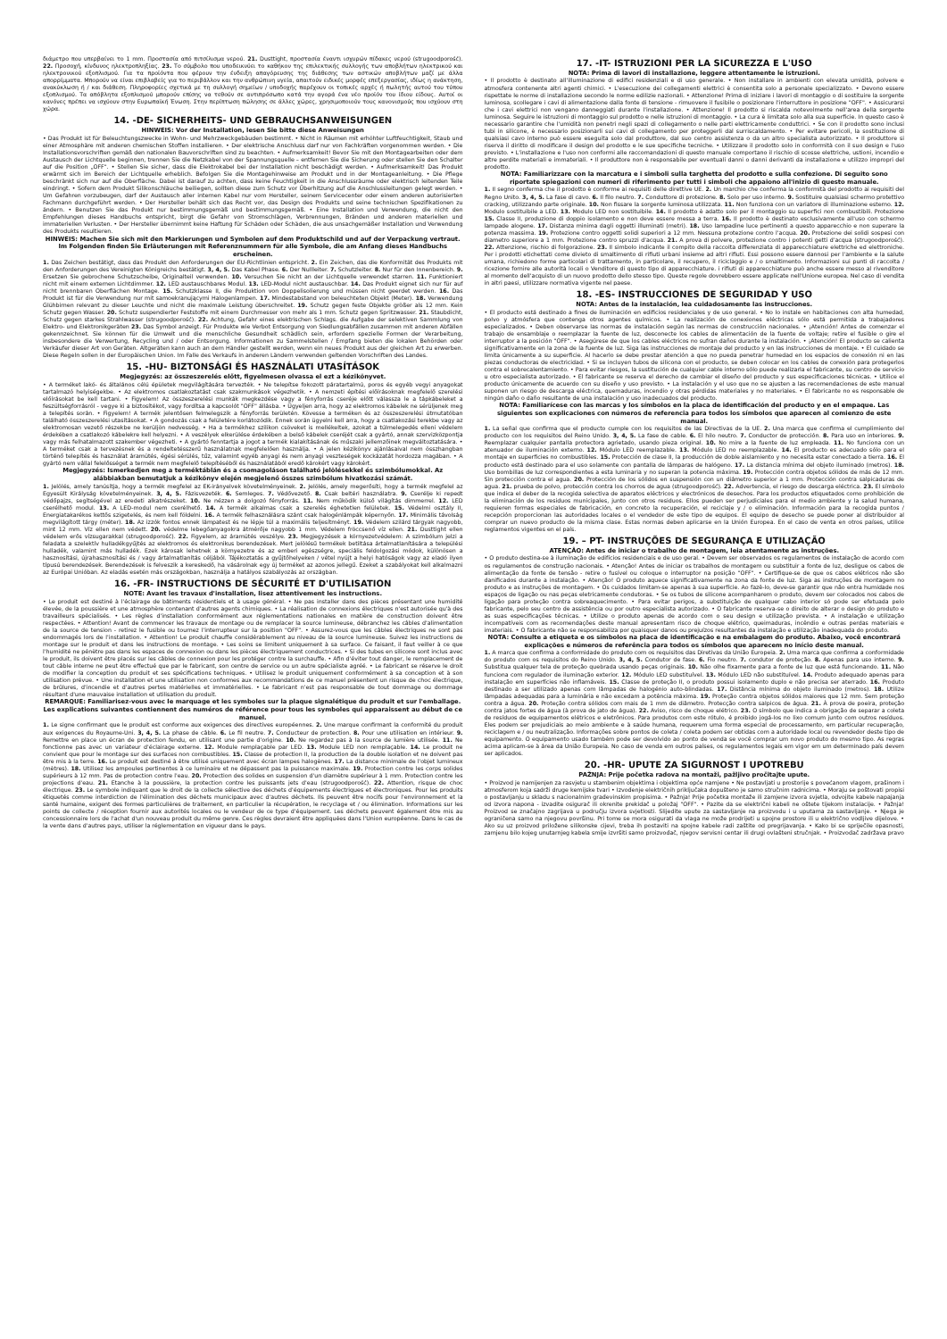διάμετρο που υπερβαίνει το 1 mm. Προστασία από πιτσίλισμα νερού. 21. Dusttight, προστασία έναντι ισχυρών πίδακες νερού (strugoodporość). 22. Προσοχή, κίνδυνος ηλεκτροπληξίας. 23. Το σύμβολο που υποδεικνύει το καθήκον της επιλεκτικής συλλογής των αποβλήτων ηλεκτρικού και ηλεκτρονικού εξοπλισμού. Για τα προϊόντα που φέρουν την ένδειξη απαγόρευσης της διάθεσης των αστικών αποβλήτων μαζί με άλλα απορρίμματα. Μπορούν να είναι επιβλαβείς για το περιβάλλον και την ανθρώπινη υγεία, απαιτούν ειδικές μορφές επεξεργασίας, ιδίως η ανάκτηση, ανακύκλωση ή / και διάθεση. Πληροφορίες σχετικά με τη συλλογή σημείων / υποδοχής παρέχουν οι τοπικές αρχές ή πωλητής αυτού του τύπου εξοπλισμού. Τα απόβλητα εξοπλισμού μπορούν επίσης να τεθούν σε αντιπρόσωπο κατά την αγορά ένα νέο προϊόν του ίδιου είδους. Αυτοί οι κανόνες πρέπει να ισχύουν στην Ευρωπαϊκή Ένωση. Στην περίπτωση πώλησης σε άλλες χώρες, χρησιμοποιούν τους κανονισμούς που ισχύουν στη χώρα.
14. -DE- SICHERHEITS- UND GEBRAUCHSANWEISUNGEN
HINWEIS: Vor der Installation, lesen Sie bitte diese Anweisungen
• Das Produkt ist für Beleuchtungszwecke in Wohn- und Mehrzweckgebäuden bestimmt. • Nicht in Räumen mit erhöhter Luftfeuchtigkeit, Staub und einer Atmosphäre mit anderen chemischen Stoffen installieren. • Der elektrische Anschluss darf nur von Fachkräften vorgenommen werden. • Die Installationsvorschriften gemäß den nationalen Bauvorschriften sind zu beachten. • Aufmerksamkeit! Bevor Sie mit den Montagearbeiten oder dem Austausch der Lichtquelle beginnen, trennen Sie die Netzkabel von der Spannungsquelle – entfernen Sie die Sicherung oder stellen Sie den Schalter auf die Position „OFF". • Stellen Sie sicher, dass die Elektrokabel bei der Installation nicht beschädigt werden. • Aufmerksamkeit! Das Produkt erwärmt sich im Bereich der Lichtquelle erheblich. Befolgen Sie die Montagehinweise am Produkt und in der Montageanleitung. • Die Pflege beschränkt sich nur auf die Oberfläche. Dabei ist darauf zu achten, dass keine Feuchtigkeit in die Anschlussräume oder elektrisch leitenden Teile eindringt. • Sofern dem Produkt Silikonschläuche beiliegen, sollten diese zum Schutz vor Überhitzung auf die Anschlussleitungen gelegt werden. • Um Gefahren vorzubeugen, darf der Austausch aller internen Kabel nur vom Hersteller, seinem Servicecenter oder einem anderen autorisierten Fachmann durchgeführt werden. • Der Hersteller behält sich das Recht vor, das Design des Produkts und seine technischen Spezifikationen zu ändern. • Benutzen Sie das Produkt nur bestimmungsgemäß und bestimmungsgemäß. • Eine Installation und Verwendung, die nicht den Empfehlungen dieses Handbuchs entspricht, birgt die Gefahr von Stromschlägen, Verbrennungen, Bränden und anderen materiellen und immateriellen Verlusten. • Der Hersteller übernimmt keine Haftung für Schäden oder Schäden, die aus unsachgemäßer Installation und Verwendung des Produkts resultieren.
HINWEIS: Machen Sie sich mit den Markierungen und Symbolen auf dem Produktschild und auf der Verpackung vertraut. Im Folgenden finden Sie Erläuterungen mit Referenznummern für alle Symbole, die am Anfang dieses Handbuchs erscheinen.
1. Das Zeichen bestätigt, dass das Produkt den Anforderungen der EU-Richtlinien entspricht. 2. Ein Zeichen, das die Konformität des Produkts mit den Anforderungen des Vereinigten Königreichs bestätigt. 3, 4, 5. Das Kabel Phase. 6. Der Nullleiter. 7. Schutzleiter. 8. Nur für den Innenbereich. 9. Ersetzen Sie gebrochene Schutzscheibe, Originalteil verwenden. 10. Versuchen Sie nicht an der Lichtquelle verwendet starren. 11. Funktioniert nicht mit einem externen Lichtdimmer. 12. LED austauschbares Modul. 13. LED-Modul nicht austauschbar. 14. Das Produkt eignet sich nur für auf nicht brennbaren Oberflächen Montage. 15. Schutzklasse II, die Produktion von Doppelisolierung und müssen nicht geerdet werden. 16. Das Produkt ist für die Verwendung nur mit samoekranującymi Halogenlampen. 17. Mindestabstand von beleuchteten Objekt (Meter). 18. Verwendung Glühbirnen relevant zu dieser Leuchte und nicht die maximale Leistung überschreitet. 19. Schutz gegen feste Objekte größer als 12 mm. Kein Schutz gegen Wasser. 20. Schutz suspendierter Feststoffe mit einem Durchmesser von mehr als 1 mm. Schutz gegen Spritzwasser. 21. Staubdicht, Schutz gegen starkes Strahlwasser (strugoodporość). 22. Achtung, Gefahr eines elektrischen Schlags. die Aufgabe der selektiven Sammlung von Elektro- und Elektronikgeräten 23. Das Symbol anzeigt. Für Produkte wie Verbot Entsorgung von Siedlungsabfällen zusammen mit anderen Abfällen gekennzeichnet. Sie können für die Umwelt und die menschliche Gesundheit schädlich sein, erfordern spezielle Formen der Verarbeitung, insbesondere die Verwertung, Recycling und / oder Entsorgung. Informationen zu Sammelstellen / Empfang bieten die lokalen Behörden oder Verkäufer dieser Art von Geräten. Altgeräten kann auch an dem Händler gestellt werden, wenn ein neues Produkt aus der gleichen Art zu erwerben. Diese Regeln sollen in der Europäischen Union. Im Falle des Verkaufs in anderen Ländern verwenden geltenden Vorschriften des Landes.
15. -HU- BIZTONSÁGI ÉS HASZNÁLATI UTASÍTÁSOK
Megjegyzés: az összeszerelés előtt, figyelmesen olvassa el ezt a kézikönyvet.
• A terméket lakó- és általános célú épületek megvilágítására tervezték. • Ne telepítse fokozott páratartalmú, poros és egyéb vegyi anyagokat tartalmazó helyiségekbe. • Az elektromos csatlakoztatást csak szakmunkások végezhetik. • A nemzeti építési előírásoknak megfelelő szerelési előírásokat be kell tartani. • Figyelem! Az összeszerelési munkák megkezdése vagy a fényforrás cseréje előtt válassza le a tápkábeleket a feszültségforrásról - vegye ki a biztosítékot, vagy fordítsa a kapcsolót "OFF" állásba. • Ügyeljen arra, hogy az elektromos kábelek ne sérüljenek meg a telepítés során. • Figyelem! A termék jelentősen felmelegszik a fényforrás területén. Kövesse a terméken és az összeszerelési útmutatóban található összeszerelési utasításokat. • A gondozás csak a felületére korlátozódik. Ennek során ügyelni kell arra, hogy a csatlakozási terekbe vagy az elektromosan vezető részekbe ne kerüljön nedvesség. • Ha a termékhez szilikon csöveket is mellékeltek, azokat a túlmelegedés elleni védelem érdekében a csatlakozó kábelekre kell helyezni. • A veszélyek elkerülése érdekében a belső kábelek cseréjét csak a gyártó, annak szervizközpontja vagy más felhatalmazott szakember végezheti. • A gyártó fenntartja a jogot a termék kialakításának és műszaki jellemzőinek megváltoztatására. • A terméket csak a tervezésnek és a rendeltetésszerű használatnak megfelelően használja. • A jelen kézikönyv ajánlásaival nem összhangban történő telepítés és használat áramütés, égési sérülés, tűz, valamint egyéb anyagi és nem anyagi veszteségek kockázatát hordozza magában. • A gyártó nem vállal felelősséget a termék nem megfelelő telepítéséből és használatából eredő károkért vagy károkért.
Megjegyzés: Ismerkedjen meg a terméktáblán és a csomagoláson található jelölésekkel és szimbólumokkal. Az alábbiakban bemutatjuk a kézikönyv elején megjelenő összes szimbólum hivatkozási számát.
1. Jelölés, amely tanúsítja, hogy a termék megfelel az EK-irányelvek követelményeinek. 2. Jelölés, amely megerősíti, hogy a termék megfelel az Egyesült Királyság követelményeinek. 3, 4, 5. Fázisvezeték. 6. Semleges. 7. Védővezető. 8. Csak beltéri használatra. 9. Cserélje ki repedt védőpajzs, segítségével az eredeti alkatrészeket. 10. Ne nézzen a dolgozó fényforrás. 11. Nem működik külső világítás dimmerrel. 12. LED cserélhető modul. 13. A LED-modul nem cserélhető. 14. A termék alkalmas csak a szerelés éghetetlen felületek. 15. Védelmi osztály II, Energiatakarékos kettős szigetelés, és nem kell földelni. 16. A termék felhasználásra szánt csak halogénlámpák képernyőn. 17. Minimális távolság megvilágított tárgy (méter). 18. Az izzók fontos ennek lámpatest és ne lépje túl a maximális teljesítményt. 19. Védelem szilárd tárgyak nagyobb, mint 12 mm. Víz ellen nem védett. 20. védelme lebegőanyagokra átmérője nagyobb 1 mm. Védelem fröccsenő víz ellen. 21. Dusttight ellen védelem erős vízsugarakkal (strugoodporość). 22. Figyelem, az áramütés veszélye. 23. Megjegyzések a környezetvédelem: A szimbólum jelzi a feladata a szelektív hulladékgyűjtés az elektromos és elektronikus berendezések. Mert jelölésű termékek betiltása ártalmatlanítására a települési hulladék, valamint más hulladék. Ezek károsak lehetnek a környezetre és az emberi egészségre, speciális feldolgozási módok, különösen a hasznosítási, újrahasznosítási és / vagy ártalmatlanítás céljából. Tájékoztatás a gyűjtőhelyeken / vétel nyújt a helyi hatóságok vagy az eladó ilyen típusú berendezések. Berendezések is felveszik a kereskedő, ha vásárolnak egy új terméket az azonos jellegű. Ezeket a szabályokat kell alkalmazni az Európai Unióban. Az eladás esetén más országokban, használja a hatályos szabályozás az országban.
16. -FR- INSTRUCTIONS DE SÉCURITÉ ET D'UTILISATION
NOTE: Avant les travaux d'installation, lisez attentivement les instructions.
• Le produit est destiné à l'éclairage de bâtiments résidentiels et à usage général. • Ne pas installer dans des pièces présentant une humidité élevée, de la poussière et une atmosphère contenant d'autres agents chimiques. • La réalisation de connexions électriques n'est autorisée qu'à des travailleurs spécialisés. • Les règles d'installation conformément aux réglementations nationales en matière de construction doivent être respectées. • Attention! Avant de commencer les travaux de montage ou de remplacer la source lumineuse, débranchez les câbles d'alimentation de la source de tension - retirez le fusible ou tournez l'interrupteur sur la position "OFF". • Assurez-vous que les câbles électriques ne sont pas endommagés lors de l'installation. • Attention! Le produit chauffe considérablement au niveau de la source lumineuse. Suivez les instructions de montage sur le produit et dans les instructions de montage. • Les soins se limitent uniquement à sa surface. Ce faisant, il faut veiller à ce que l'humidité ne pénètre pas dans les espaces de connexion ou dans les pièces électriquement conductrices. • Si des tubes en silicone sont inclus avec le produit, ils doivent être placés sur les câbles de connexion pour les protéger contre la surchauffe. • Afin d'éviter tout danger, le remplacement de tout câble interne ne peut être effectué que par le fabricant, son centre de service ou un autre spécialiste agréé. • Le fabricant se réserve le droit de modifier la conception du produit et ses spécifications techniques. • Utilisez le produit uniquement conformément à sa conception et à son utilisation prévue. • Une installation et une utilisation non conformes aux recommandations de ce manuel présentent un risque de choc électrique, de brûlures, d'incendie et d'autres pertes matérielles et immatérielles. • Le fabricant n'est pas responsable de tout dommage ou dommage résultant d'une mauvaise installation et utilisation du produit.
REMARQUE: Familiarisez-vous avec le marquage et les symboles sur la plaque signalétique du produit et sur l'emballage. Les explications suivantes contiennent des numéros de référence pour tous les symboles qui apparaissent au début de ce manuel.
1. Le signe confirmant que le produit est conforme aux exigences des directives européennes. 2. Une marque confirmant la conformité du produit aux exigences du Royaume-Uni. 3, 4, 5. La phase de câble. 6. Le fil neutre. 7. Conducteur de protection. 8. Pour une utilisation en intérieur. 9. Remettre en place un écran de protection fendu, en utilisant une partie d'origine. 10. Ne regardez pas à la source de lumière utilisée. 11. Ne fonctionne pas avec un variateur d'éclairage externe. 12. Module remplaçable par LED. 13. Module LED non remplaçable. 14. Le produit ne convient que pour le montage sur des surfaces non combustibles. 15. Classe de protection II, la production de la double isolation et ne doivent pas être mis à la terre. 16. Le produit est destiné à être utilisé uniquement avec écran lampes halogènes. 17. La distance minimale de l'objet lumineux (mètres). 18. Utilisez les ampoules pertinentes à ce luminaire et ne dépassent pas la puissance maximale. 19. Protection contre les corps solides supérieurs à 12 mm. Pas de protection contre l'eau. 20. Protection des solides en suspension d'un diamètre supérieur à 1 mm. Protection contre les projections d'eau. 21. Etanche à la poussière, la protection contre les puissants jets d'eau (strugoodporość). 22. Attention, risque de choc électrique. 23. Le symbole indiquant que le droit de la collecte sélective des déchets d'équipements électriques et électroniques. Pour les produits étiquetés comme interdiction de l'élimination des déchets municipaux avec d'autres déchets. Ils peuvent être nocifs pour l'environnement et la santé humaine, exigent des formes particulières de traitement, en particulier la récupération, le recyclage et / ou élimination. Informations sur les points de collecte / réception fournir aux autorités locales ou le vendeur de ce type d'équipement. Les déchets peuvent également être mis au concessionnaire lors de l'achat d'un nouveau produit du même genre. Ces règles devraient être appliquées dans l'Union européenne. Dans le cas de la vente dans d'autres pays, utiliser la réglementation en vigueur dans le pays.
17. -IT- ISTRUZIONI PER LA SICUREZZA E L'USO
NOTA: Prima di lavori di installazione, leggere attentamente le istruzioni.
• Il prodotto è destinato all'illuminazione di edifici residenziali e di uso generale. • Non installare in ambienti con elevata umidità, polvere e atmosfera contenente altri agenti chimici. • L'esecuzione dei collegamenti elettrici è consentita solo a personale specializzato. • Devono essere rispettate le norme di installazione secondo le norme edilizie nazionali. • Attenzione! Prima di iniziare i lavori di montaggio o di sostituire la sorgente luminosa, scollegare i cavi di alimentazione dalla fonte di tensione - rimuovere il fusibile o posizionare l'interruttore in posizione "OFF". • Assicurarsi che i cavi elettrici non vengano danneggiati durante l'installazione. • Attenzione! Il prodotto si riscalda notevolmente nell'area della sorgente luminosa. Seguire le istruzioni di montaggio sul prodotto e nelle istruzioni di montaggio. • La cura è limitata solo alla sua superficie. In questo caso è necessario garantire che l'umidità non penetri negli spazi di collegamento o nelle parti elettricamente conduttrici. • Se con il prodotto sono inclusi tubi in silicone, è necessario posizionarli sui cavi di collegamento per proteggerli dal surriscaldamento. • Per evitare pericoli, la sostituzione di qualsiasi cavo interno può essere eseguita solo dal produttore, dal suo centro assistenza o da un altro specialista autorizzato. • Il produttore si riserva il diritto di modificare il design del prodotto e le sue specifiche tecniche. • Utilizzare il prodotto solo in conformità con il suo design e l'uso previsto. • L'installazione e l'uso non conformi alle raccomandazioni di questo manuale comportano il rischio di scosse elettriche, ustioni, incendio e altre perdite materiali e immateriali. • Il produttore non è responsabile per eventuali danni o danni derivanti da installazione e utilizzo impropri del prodotto.
NOTA: Familiarizzare con la marcatura e i simboli sulla targhetta del prodotto e sulla confezione. Di seguito sono riportate spiegazioni con numeri di riferimento per tutti i simboli che appaiono all'inizio di questo manuale.
1. Il segno conferma che il prodotto è conforme ai requisiti delle direttive UE. 2. Un marchio che conferma la conformità del prodotto ai requisiti del Regno Unito. 3, 4, 5. La fase di cavo. 6. Il filo neutro. 7. Conduttore di protezione. 8. Solo per uso interno. 9. Sostituire qualsiasi schermo protettivo cracking, utilizzando parte originale. 10. Non fissare la sorgente luminosa utilizzata. 11. Non funziona con un variatore di illuminazione esterno. 12. Modulo sostituibile a LED. 13. Modulo LED non sostituibile. 14. Il prodotto è adatto solo per il montaggio su superfici non combustibili. Protezione 15. Classe II, produzione di doppio isolamento e non deve essere messa a terra. 16. Il prodotto è destinato esclusivamente all'uso con schermo lampade alogene. 17. Distanza minima dagli oggetti illuminati (metri). 18. Uso lampadine luce pertinenti a questo apparecchio e non superare la potenza massima. 19. Protezione contro oggetti solidi superiori a 12 mm. Nessuna protezione contro l'acqua. 20. Protezione dei solidi sospesi con diametro superiore a 1 mm. Protezione contro spruzzi d'acqua. 21. A prova di polvere, protezione contro i potenti getti d'acqua (strugoodporość). 22. Attenzione, rischio di folgorazione. 23. Il simbolo indicante il compito della raccolta differenziata di apparecchiature elettriche ed elettroniche. Per i prodotti etichettati come divieto di smaltimento di rifiuti urbani insieme ad altri rifiuti. Essi possono essere dannosi per l'ambiente e la salute umana, richiedono forme particolari di trattamento, in particolare, il recupero, il riciclaggio e / o smaltimento. Informazioni sui punti di raccolta / ricezione fornire alle autorità locali o Venditore di questo tipo di apparecchiature. i rifiuti di apparecchiature può anche essere messo al rivenditore al momento dell'acquisto di un nuovo prodotto dello stesso tipo. Queste regole dovrebbero essere applicate nell'Unione europea. Nel caso di vendita in altri paesi, utilizzare normativa vigente nel paese.
18. -ES- INSTRUCCIONES DE SEGURIDAD Y USO
NOTA: Antes de la instalación, lea cuidadosamente las instrucciones.
• El producto está destinado a fines de iluminación en edificios residenciales y de uso general. • No lo instale en habitaciones con alta humedad, polvo y atmósfera que contenga otros agentes químicos. • La realización de conexiones eléctricas sólo está permitida a trabajadores especializados. • Deben observarse las normas de instalación según las normas de construcción nacionales. • ¡Atención! Antes de comenzar el trabajo de ensamblaje o reemplazar la fuente de luz, desconecte los cables de alimentación de la fuente de voltaje; retire el fusible o gire el interruptor a la posición "OFF". • Asegúrese de que los cables eléctricos no sufran daños durante la instalación. • ¡Atención! El producto se calienta significativamente en la zona de la fuente de luz. Siga las instrucciones de montaje del producto y en las instrucciones de montaje. • El cuidado se limita únicamente a su superficie. Al hacerlo se debe prestar atención a que no pueda penetrar humedad en los espacios de conexión ni en las piezas conductoras de electricidad. • Si se incluyen tubos de silicona con el producto, se deben colocar en los cables de conexión para protegerlos contra el sobrecalentamiento. • Para evitar riesgos, la sustitución de cualquier cable interno sólo puede realizarla el fabricante, su centro de servicio u otro especialista autorizado. • El fabricante se reserva el derecho de cambiar el diseño del producto y sus especificaciones técnicas. • Utilice el producto únicamente de acuerdo con su diseño y uso previsto. • La instalación y el uso que no se ajusten a las recomendaciones de este manual suponen un riesgo de descarga eléctrica, quemaduras, incendio y otras pérdidas materiales y no materiales. • El fabricante no es responsable de ningún daño o daño resultante de una instalación y uso inadecuados del producto.
NOTA: Familiarícese con las marcas y los símbolos en la placa de identificación del producto y en el empaque. Las siguientes son explicaciones con números de referencia para todos los símbolos que aparecen al comienzo de este manual.
1. La señal que confirma que el producto cumple con los requisitos de las Directivas de la UE. 2. Una marca que confirma el cumplimiento del producto con los requisitos del Reino Unido. 3, 4, 5. La fase de cable. 6. El hilo neutro. 7. Conductor de protección. 8. Para uso en interiores. 9. Reemplazar cualquier pantalla protectora agrietado, usando pieza original. 10. No mire a la fuente de luz empleada. 11. No funciona con un atenuador de iluminación externo. 12. Módulo LED reemplazable. 13. Módulo LED no reemplazable. 14. El producto es adecuado sólo para el montaje en superficies no combustibles. 15. Protección de clase II, la producción de doble aislamiento y no necesita estar conectado a tierra. 16. El producto está destinado para el uso solamente con pantalla de lámparas de halógeno. 17. La distancia mínima del objeto iluminado (metros). 18. Uso bombillas de luz correspondientes a esta luminaria y no superan la potencia máxima. 19. Protección contra objetos sólidos de más de 12 mm. Sin protección contra el agua. 20. Protección de los sólidos en suspensión con un diámetro superior a 1 mm. Protección contra salpicaduras de agua. 21. prueba de polvo, protección contra los chorros de agua (strugoodporość). 22. Advertencia, el riesgo de descarga eléctrica. 23. El símbolo que indica el deber de la recogida selectiva de aparatos eléctricos y electrónicos de desechos. Para los productos etiquetados como prohibición de la eliminación de los residuos municipales, junto con otros residuos. Ellos pueden ser perjudiciales para el medio ambiente y la salud humana, requieren formas especiales de fabricación, en concreto la recuperación, el reciclaje y / o eliminación. Información para la recogida puntos / recepción proporcionan las autoridades locales o el vendedor de este tipo de equipos. El equipo de desecho se puede poner al distribuidor al comprar un nuevo producto de la misma clase. Estas normas deben aplicarse en la Unión Europea. En el caso de venta en otros países, utilice reglamentos vigentes en el país.
19. – PT- INSTRUÇÕES DE SEGURANÇA E UTILIZAÇÃO
ATENÇÃO: Antes de iniciar o trabalho de montagem, leia atentamente as instruções.
• O produto destina-se à iluminação de edifícios residenciais e de uso geral. • Devem ser observados os regulamentos de instalação de acordo com os regulamentos de construção nacionais. • Atenção! Antes de iniciar os trabalhos de montagem ou substituir a fonte de luz, desligue os cabos de alimentação da fonte de tensão - retire o fusível ou coloque o interruptor na posição "OFF". • Certifique-se de que os cabos elétricos não são danificados durante a instalação. • Atenção! O produto aquece significativamente na zona da fonte de luz. Siga as instruções de montagem no produto e as instruções de montagem. • Os cuidados limitam-se apenas à sua superfície. Ao fazê-lo, deve-se garantir que não entra humidade nos espaços de ligação ou nas peças eletricamente condutoras. • Se os tubos de silicone acompanharem o produto, devem ser colocados nos cabos de ligação para proteção contra sobreaquecimento. • Para evitar perigos, a substituição de qualquer cabo interior só pode ser efetuada pelo fabricante, pelo seu centro de assistência ou por outro especialista autorizado. • O fabricante reserva-se o direito de alterar o design do produto e as suas especificações técnicas. • Utilize o produto apenas de acordo com o seu design e utilização prevista. • A instalação e utilização incompatíveis com as recomendações deste manual apresentam risco de choque elétrico, queimaduras, incêndio e outras perdas materiais e imateriais. • O fabricante não se responsabiliza por quaisquer danos ou prejuízos resultantes da instalação e utilização inadequada do produto.
NOTA: Consulte a etiqueta e os símbolos na placa de identificação e na embalagem do produto. Abaixo, você encontrará explicações e números de referência para todos os símbolos que aparecem no início deste manual.
1. A marca que confirma a conformidade do produto com os requisitos das Diretivas da União Europeia. 2. Uma marca que confirma a conformidade do produto com os requisitos do Reino Unido. 3, 4, 5. Condutor de fase. 6. Fio neutro. 7. condutor de proteção. 8. Apenas para uso interno. 9. Substitua qualquer tela de proteção quebrada usando peças originais. 10. Não olhe fixamente para a fonte de luz que está funcionando. 11. Não funciona com regulador de iluminação exterior. 12. Módulo LED substituível. 13. Módulo LED não substituível. 14. Produto adequado apenas para instalação em superfícies não inflamáveis. 15. Classe de proteção II, o produto possui isolamento duplo e não precisa ser aterrado. 16. Produto destinado a ser utilizado apenas com lâmpadas de halogénio auto-blindadas. 17. Distância mínima do objeto iluminado (metros). 18. Utilize lâmpadas adequadas para a luminária e não excedam a potência máxima. 19. Proteção contra objetos sólidos maiores que 12 mm. Sem proteção contra a água. 20. Proteção contra sólidos com mais de 1 mm de diâmetro. Protecção contra salpicos de água. 21. À prova de poeira, proteção contra jatos fortes de água (à prova de jato de água). 22. Aviso, risco de choque elétrico. 23. O símbolo que indica a obrigação de separar a coleta de resíduos de equipamentos elétricos e eletrônicos. Para produtos com este rótulo, é proibido jogá-los no lixo comum junto com outros resíduos. Eles podem ser prejudiciais ao meio ambiente e à saúde humana, requerem uma forma especial de processamento, em particular recuperação, reciclagem e / ou neutralização. Informações sobre pontos de coleta / coleta podem ser obtidas com a autoridade local ou revendedor deste tipo de equipamento. O equipamento usado também pode ser devolvido ao ponto de venda se você comprar um novo produto do mesmo tipo. As regras acima aplicam-se à área da União Europeia. No caso de venda em outros países, os regulamentos legais em vigor em um determinado país devem ser aplicados.
20. -HR- UPUTE ZA SIGURNOST I UPOTREBU
PAŽNJA: Prije početka radova na montaži, pažljivo pročitajte upute.
• Proizvod je namijenjen za rasvjetu u stambenim objektima i objektima opće namjene • Ne postavljati u prostorije s povećanom vlagom, prašinom i atmosferom koja sadrži druge kemijske tvari • Izvođenje električnih priključaka dopušteno je samo stručnim radnicima. • Moraju se poštovati propisi o postavljanju u skladu s nacionalnim građevinskim propisima. • Pažnja! Prije početka montaže ili zamjene izvora svjetla, odvojite kabele napajanja od izvora napona - izvadite osigurač ili okrenite prekidač u položaj "OFF". • Pazite da se električni kabeli ne oštete tijekom instalacije. • Pažnja! Proizvod se značajno zagrijava u području izvora svjetlosti. Slijedite upute za sastavljanje na proizvodu i u uputama za sastavljanje. • Njega je ograničena samo na njegovu površinu. Pri tome se mora osigurati da vlaga ne može prodrijeti u spojne prostore ili u električno vodljive dijelove. • Ako su uz proizvod priložene silikonske cijevi, treba ih postaviti na spojne kabele radi zaštite od pregrijavanja. • Kako bi se spriječile opasnosti, zamjenu bilo kojeg unutarnjeg kabela smije izvršiti samo proizvođač, njegov servisni centar ili drugi ovlašteni stručnjak. • Proizvođač zadržava pravo